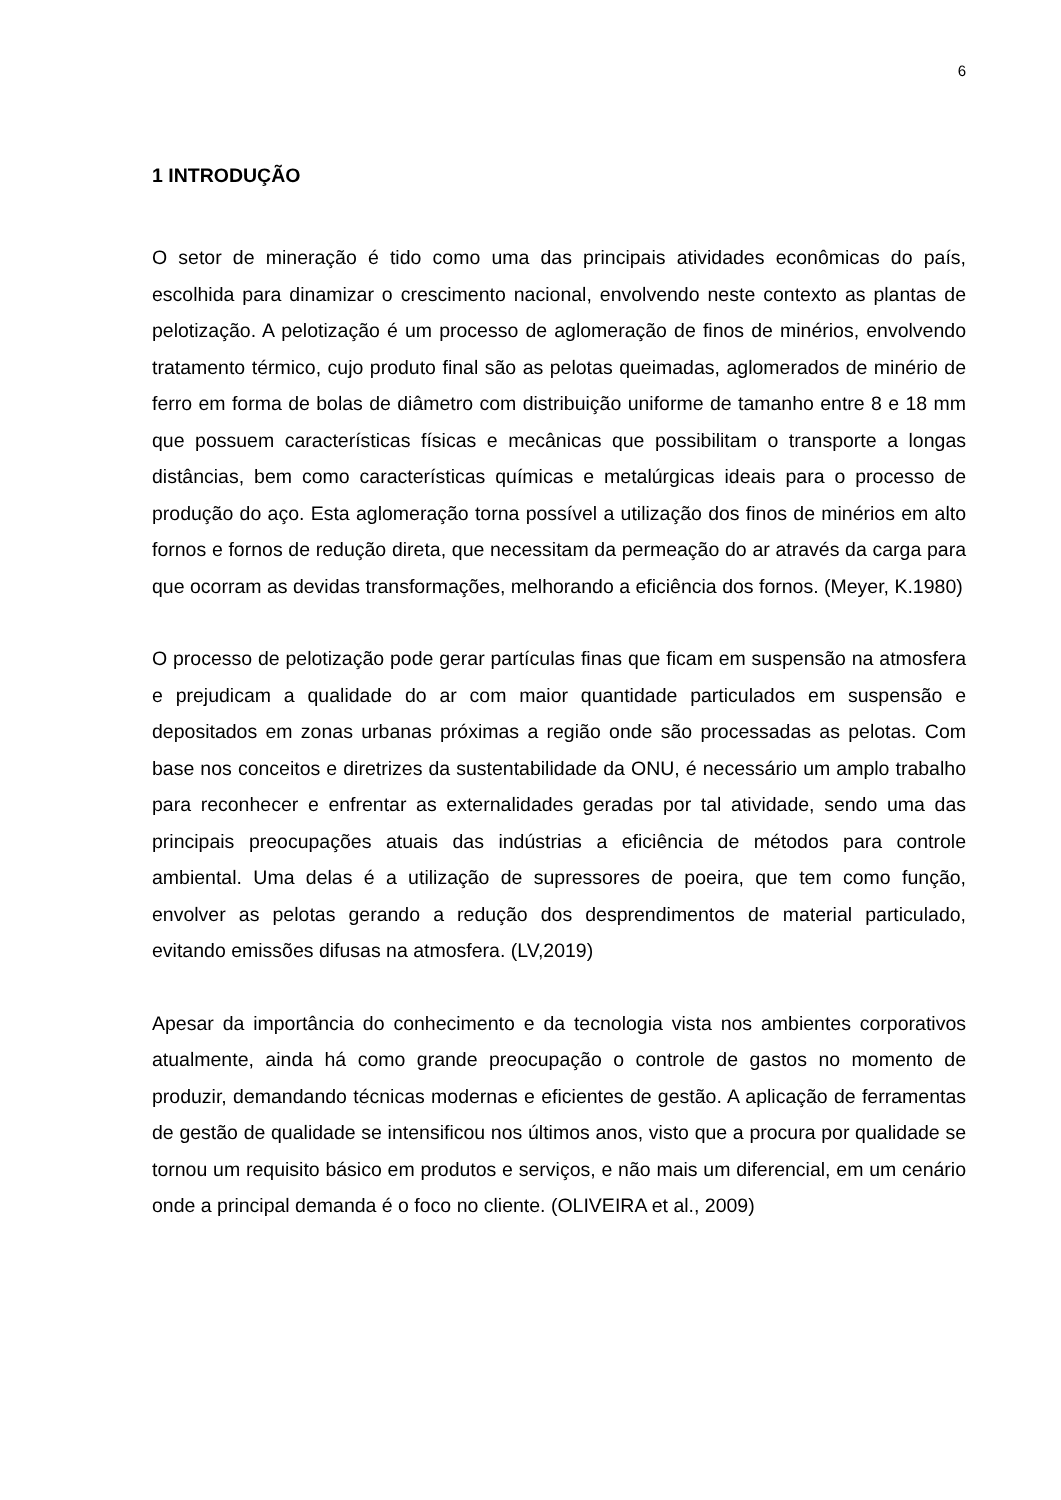6
1 INTRODUÇÃO
O setor de mineração é tido como uma das principais atividades econômicas do país, escolhida para dinamizar o crescimento nacional, envolvendo neste contexto as plantas de pelotização. A pelotização é um processo de aglomeração de finos de minérios, envolvendo tratamento térmico, cujo produto final são as pelotas queimadas, aglomerados de minério de ferro em forma de bolas de diâmetro com distribuição uniforme de tamanho entre 8 e 18 mm que possuem características físicas e mecânicas que possibilitam o transporte a longas distâncias, bem como características químicas e metalúrgicas ideais para o processo de produção do aço. Esta aglomeração torna possível a utilização dos finos de minérios em alto fornos e fornos de redução direta, que necessitam da permeação do ar através da carga para que ocorram as devidas transformações, melhorando a eficiência dos fornos. (Meyer, K.1980)
O processo de pelotização pode gerar partículas finas que ficam em suspensão na atmosfera e prejudicam a qualidade do ar com maior quantidade particulados em suspensão e depositados em zonas urbanas próximas a região onde são processadas as pelotas. Com base nos conceitos e diretrizes da sustentabilidade da ONU, é necessário um amplo trabalho para reconhecer e enfrentar as externalidades geradas por tal atividade, sendo uma das principais preocupações atuais das indústrias a eficiência de métodos para controle ambiental. Uma delas é a utilização de supressores de poeira, que tem como função, envolver as pelotas gerando a redução dos desprendimentos de material particulado, evitando emissões difusas na atmosfera. (LV,2019)
Apesar da importância do conhecimento e da tecnologia vista nos ambientes corporativos atualmente, ainda há como grande preocupação o controle de gastos no momento de produzir, demandando técnicas modernas e eficientes de gestão. A aplicação de ferramentas de gestão de qualidade se intensificou nos últimos anos, visto que a procura por qualidade se tornou um requisito básico em produtos e serviços, e não mais um diferencial, em um cenário onde a principal demanda é o foco no cliente. (OLIVEIRA et al., 2009)